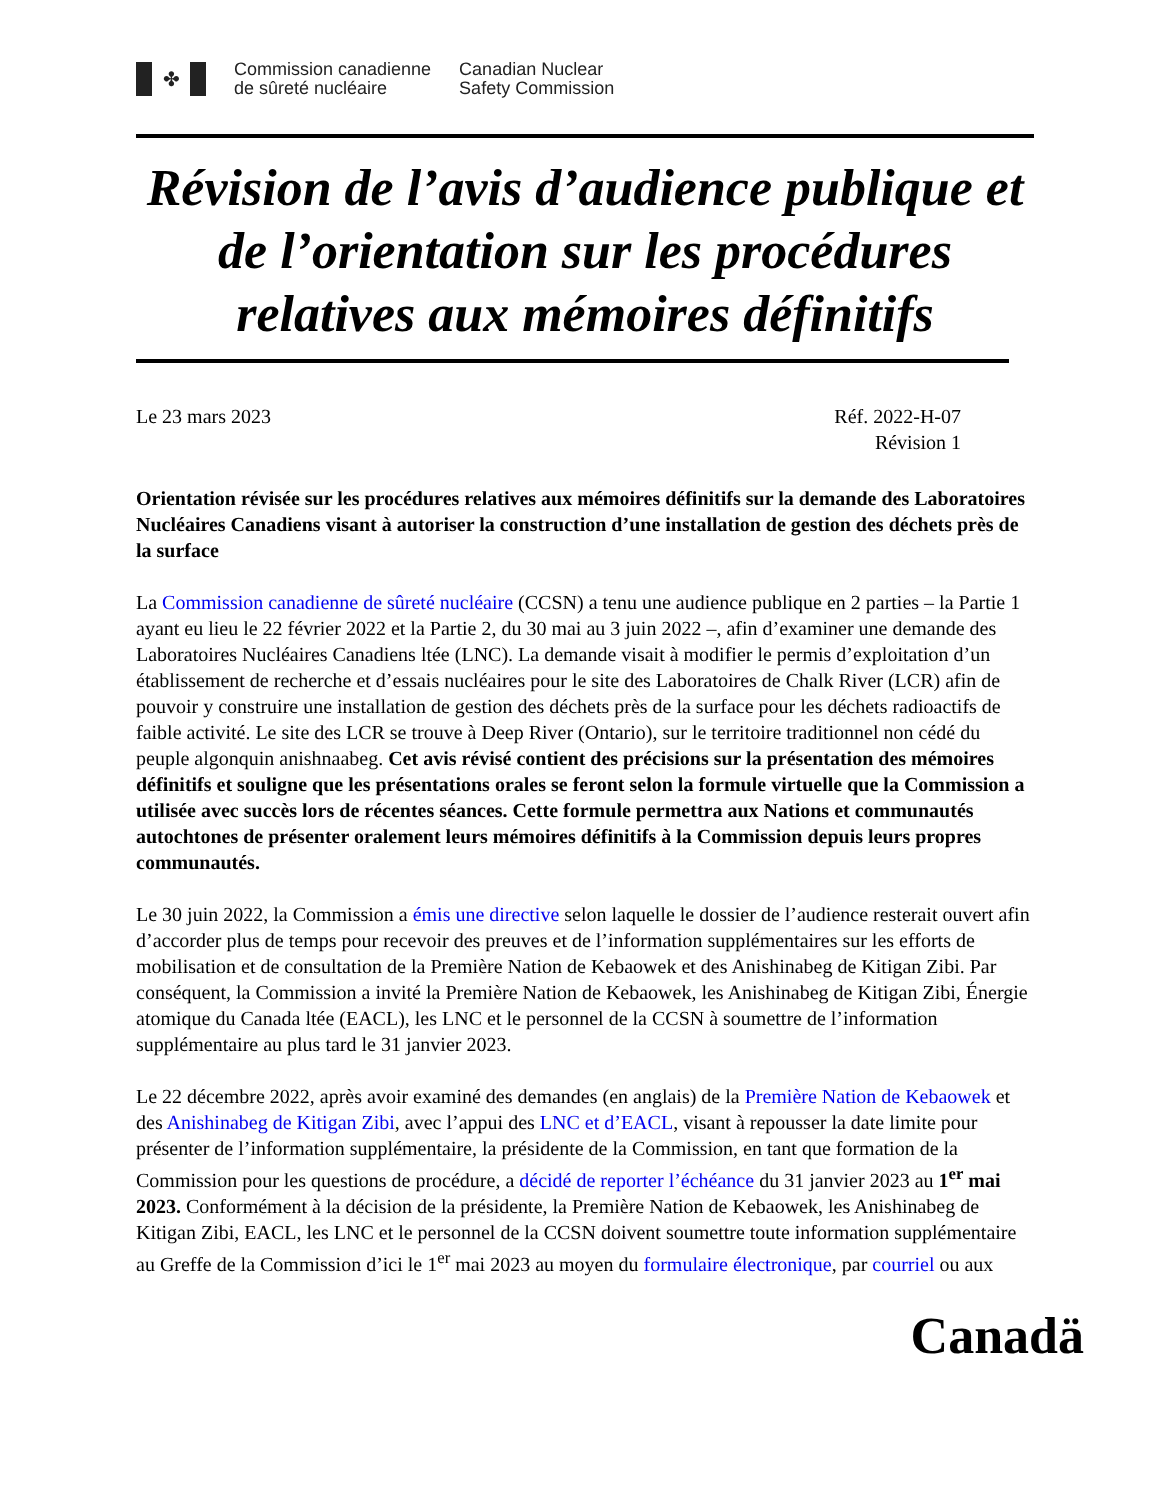✤
Commission canadienne
de sûreté nucléaire
Canadian Nuclear
Safety Commission
Révision de l’avis d’audience publique et de l’orientation sur les procédures relatives aux mémoires définitifs
Le 23 mars 2023 Réf. 2022-H-07
Révision 1
Orientation révisée sur les procédures relatives aux mémoires définitifs sur la demande des Laboratoires Nucléaires Canadiens visant à autoriser la construction d’une installation de gestion des déchets près de la surface
La Commission canadienne de sûreté nucléaire (CCSN) a tenu une audience publique en 2 parties – la Partie 1 ayant eu lieu le 22 février 2022 et la Partie 2, du 30 mai au 3 juin 2022 –, afin d’examiner une demande des Laboratoires Nucléaires Canadiens ltée (LNC). La demande visait à modifier le permis d’exploitation d’un établissement de recherche et d’essais nucléaires pour le site des Laboratoires de Chalk River (LCR) afin de pouvoir y construire une installation de gestion des déchets près de la surface pour les déchets radioactifs de faible activité. Le site des LCR se trouve à Deep River (Ontario), sur le territoire traditionnel non cédé du peuple algonquin anishnaabeg. Cet avis révisé contient des précisions sur la présentation des mémoires définitifs et souligne que les présentations orales se feront selon la formule virtuelle que la Commission a utilisée avec succès lors de récentes séances. Cette formule permettra aux Nations et communautés autochtones de présenter oralement leurs mémoires définitifs à la Commission depuis leurs propres communautés.
Le 30 juin 2022, la Commission a émis une directive selon laquelle le dossier de l’audience resterait ouvert afin d’accorder plus de temps pour recevoir des preuves et de l’information supplémentaires sur les efforts de mobilisation et de consultation de la Première Nation de Kebaowek et des Anishinabeg de Kitigan Zibi. Par conséquent, la Commission a invité la Première Nation de Kebaowek, les Anishinabeg de Kitigan Zibi, Énergie atomique du Canada ltée (EACL), les LNC et le personnel de la CCSN à soumettre de l’information supplémentaire au plus tard le 31 janvier 2023.
Le 22 décembre 2022, après avoir examiné des demandes (en anglais) de la Première Nation de Kebaowek et des Anishinabeg de Kitigan Zibi, avec l’appui des LNC et d’EACL, visant à repousser la date limite pour présenter de l’information supplémentaire, la présidente de la Commission, en tant que formation de la Commission pour les questions de procédure, a décidé de reporter l’échéance du 31 janvier 2023 au 1<sup>er</sup> mai 2023. Conformément à la décision de la présidente, la Première Nation de Kebaowek, les Anishinabeg de Kitigan Zibi, EACL, les LNC et le personnel de la CCSN doivent soumettre toute information supplémentaire au Greffe de la Commission d’ici le 1<sup>er</sup> mai 2023 au moyen du formulaire électronique, par courriel ou aux
Canadä